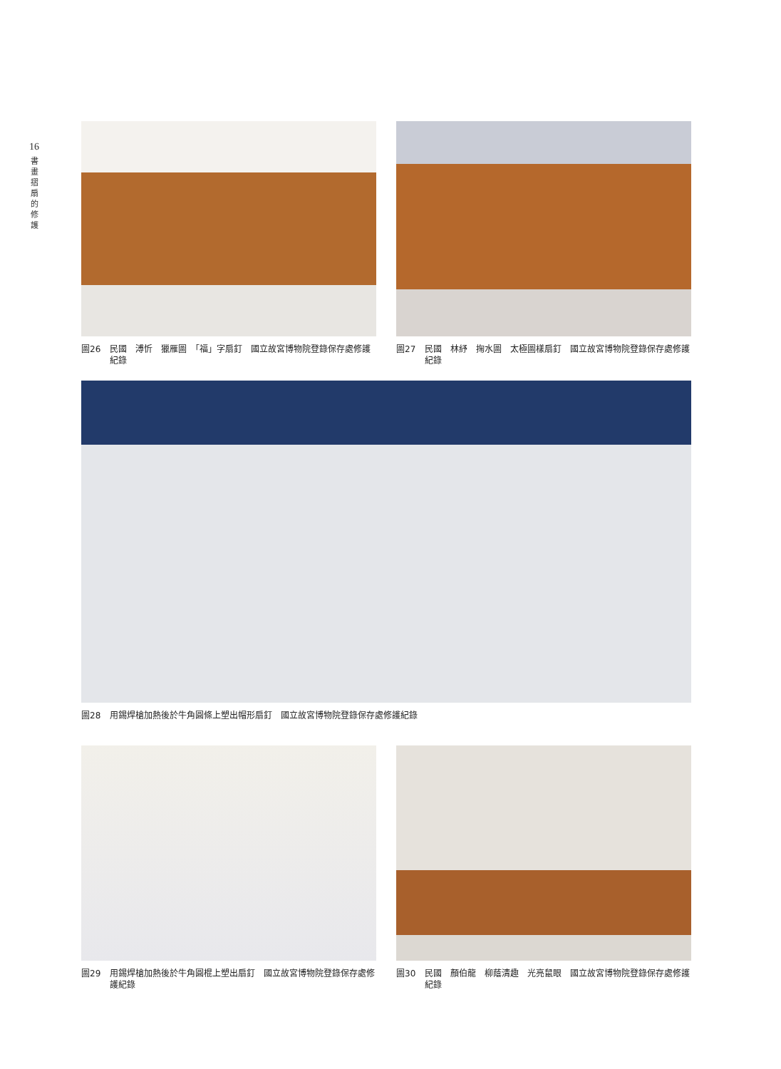16
書
畫
摺
扇
的
修
護
圖26 民國　溥忻　獵雁圖　「福」字扇釘　國立故宮博物院登錄保存處修護紀錄
圖27 民國　林紓　掬水圖　太極圖樣扇釘　國立故宮博物院登錄保存處修護紀錄
圖28 用錫焊槍加熱後於牛角圓條上塑出帽形扇釘　國立故宮博物院登錄保存處修護紀錄
圖29 用錫焊槍加熱後於牛角圓棍上塑出扇釘　國立故宮博物院登錄保存處修護紀錄
圖30 民國　顏伯龍　柳蔭清趣　光亮鼠眼　國立故宮博物院登錄保存處修護紀錄